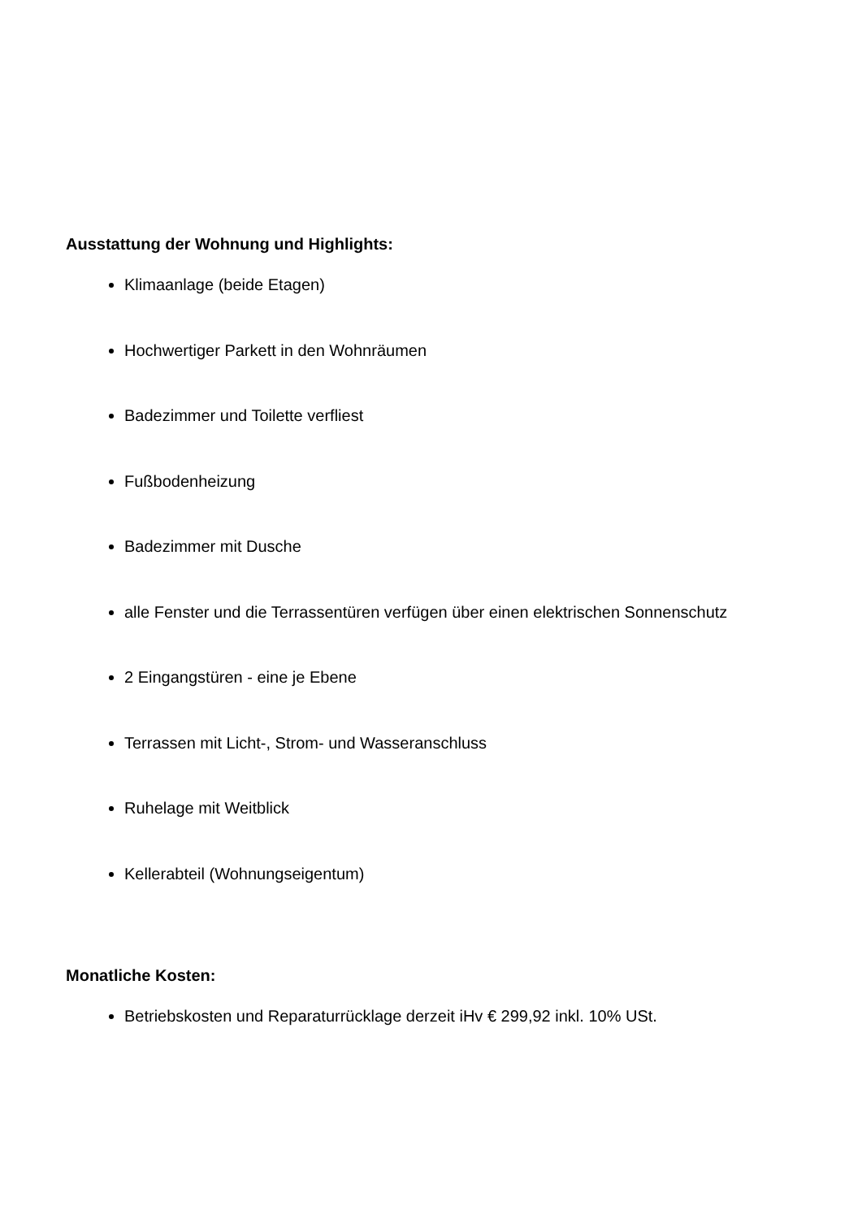Ausstattung der Wohnung und Highlights:
Klimaanlage (beide Etagen)
Hochwertiger Parkett in den Wohnräumen
Badezimmer und Toilette verfliest
Fußbodenheizung
Badezimmer mit Dusche
alle Fenster und die Terrassentüren verfügen über einen elektrischen Sonnenschutz
2 Eingangstüren - eine je Ebene
Terrassen mit Licht-, Strom- und Wasseranschluss
Ruhelage mit Weitblick
Kellerabteil (Wohnungseigentum)
Monatliche Kosten:
Betriebskosten und Reparaturrücklage derzeit iHv € 299,92 inkl. 10% USt.